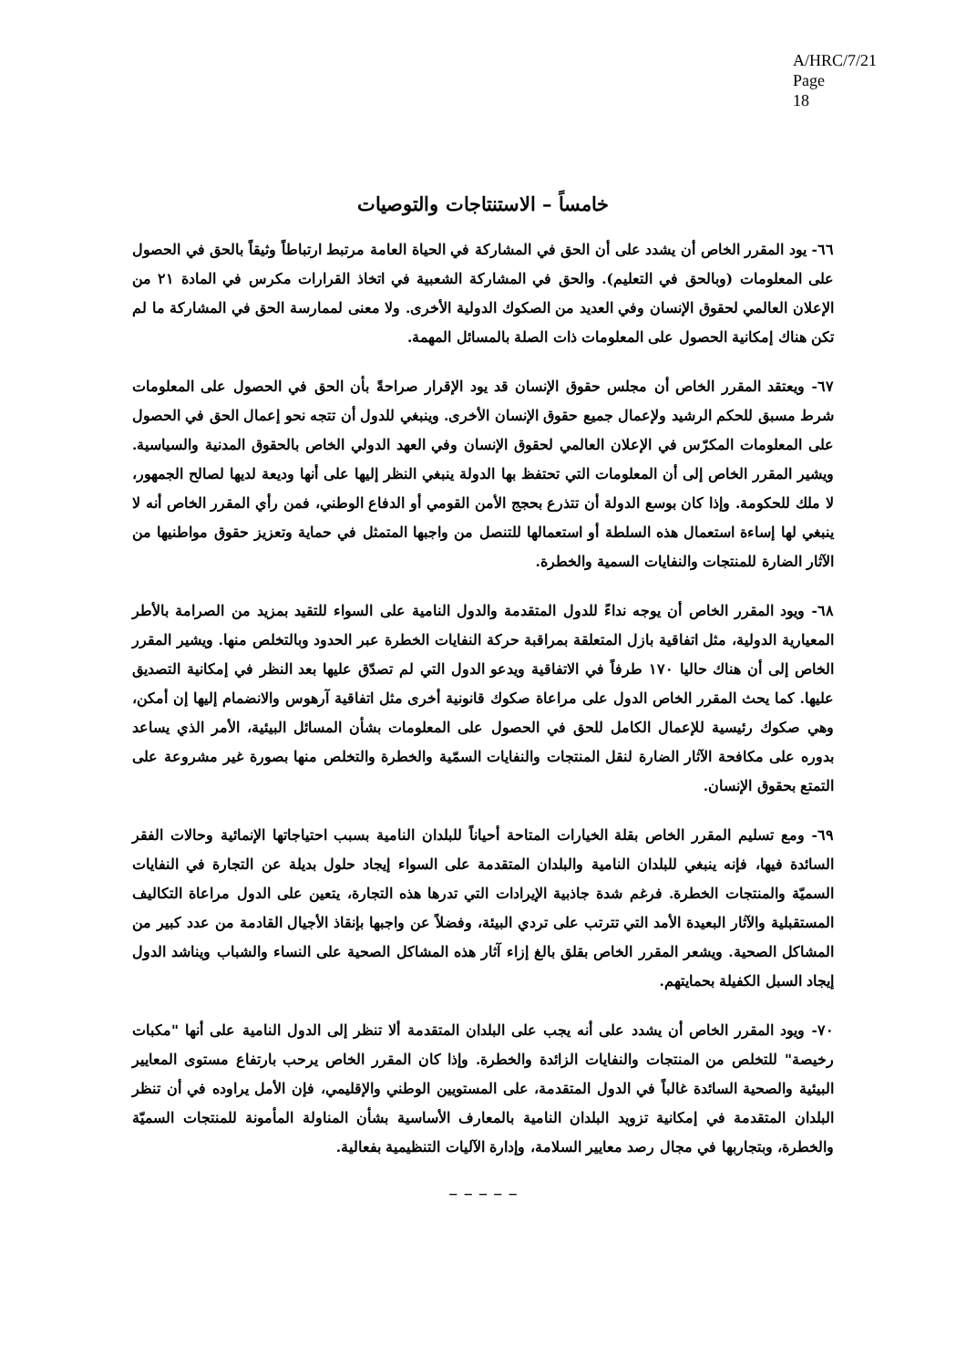A/HRC/7/21
Page 18
خامساً – الاستنتاجات والتوصيات
٦٦- يود المقرر الخاص أن يشدد على أن الحق في المشاركة في الحياة العامة مرتبط ارتباطاً وثيقاً بالحق في الحصول على المعلومات (وبالحق في التعليم). والحق في المشاركة الشعبية في اتخاذ القرارات مكرس في المادة ٢١ من الإعلان العالمي لحقوق الإنسان وفي العديد من الصكوك الدولية الأخرى. ولا معنى لممارسة الحق في المشاركة ما لم تكن هناك إمكانية الحصول على المعلومات ذات الصلة بالمسائل المهمة.
٦٧- ويعتقد المقرر الخاص أن مجلس حقوق الإنسان قد يود الإقرار صراحةً بأن الحق في الحصول على المعلومات شرط مسبق للحكم الرشيد ولإعمال جميع حقوق الإنسان الأخرى. وينبغي للدول أن تتجه نحو إعمال الحق في الحصول على المعلومات المكرّس في الإعلان العالمي لحقوق الإنسان وفي العهد الدولي الخاص بالحقوق المدنية والسياسية. ويشير المقرر الخاص إلى أن المعلومات التي تحتفظ بها الدولة ينبغي النظر إليها على أنها وديعة لديها لصالح الجمهور، لا ملك للحكومة. وإذا كان بوسع الدولة أن تتذرع بحجج الأمن القومي أو الدفاع الوطني، فمن رأي المقرر الخاص أنه لا ينبغي لها إساءة استعمال هذه السلطة أو استعمالها للتنصل من واجبها المتمثل في حماية وتعزيز حقوق مواطنيها من الآثار الضارة للمنتجات والنفايات السمية والخطرة.
٦٨- ويود المقرر الخاص أن يوجه نداءً للدول المتقدمة والدول النامية على السواء للتقيد بمزيد من الصرامة بالأطر المعيارية الدولية، مثل اتفاقية بازل المتعلقة بمراقبة حركة النفايات الخطرة عبر الحدود وبالتخلص منها. ويشير المقرر الخاص إلى أن هناك حاليا ١٧٠ طرفاً في الاتفاقية ويدعو الدول التي لم تصدّق عليها بعد النظر في إمكانية التصديق عليها. كما يحث المقرر الخاص الدول على مراعاة صكوك قانونية أخرى مثل اتفاقية آرهوس والانضمام إليها إن أمكن، وهي صكوك رئيسية للإعمال الكامل للحق في الحصول على المعلومات بشأن المسائل البيئية، الأمر الذي يساعد بدوره على مكافحة الآثار الضارة لنقل المنتجات والنفايات السمّية والخطرة والتخلص منها بصورة غير مشروعة على التمتع بحقوق الإنسان.
٦٩- ومع تسليم المقرر الخاص بقلة الخيارات المتاحة أحياناً للبلدان النامية بسبب احتياجاتها الإنمائية وحالات الفقر السائدة فيها، فإنه ينبغي للبلدان النامية والبلدان المتقدمة على السواء إيجاد حلول بديلة عن التجارة في النفايات السميّة والمنتجات الخطرة. فرغم شدة جاذبية الإيرادات التي تدرها هذه التجارة، يتعين على الدول مراعاة التكاليف المستقبلية والآثار البعيدة الأمد التي تترتب على تردي البيئة، وفضلاً عن واجبها بإنقاذ الأجيال القادمة من عدد كبير من المشاكل الصحية. ويشعر المقرر الخاص بقلق بالغ إزاء آثار هذه المشاكل الصحية على النساء والشباب ويناشد الدول إيجاد السبل الكفيلة بحمايتهم.
٧٠- ويود المقرر الخاص أن يشدد على أنه يجب على البلدان المتقدمة ألا تنظر إلى الدول النامية على أنها "مكبات رخيصة" للتخلص من المنتجات والنفايات الزائدة والخطرة. وإذا كان المقرر الخاص يرحب بارتفاع مستوى المعايير البيئية والصحية السائدة غالباً في الدول المتقدمة، على المستويين الوطني والإقليمي، فإن الأمل يراوده في أن تنظر البلدان المتقدمة في إمكانية تزويد البلدان النامية بالمعارف الأساسية بشأن المناولة المأمونة للمنتجات السميّة والخطرة، وبتجاربها في مجال رصد معايير السلامة، وإدارة الآليات التنظيمية بفعالية.
– – – – –